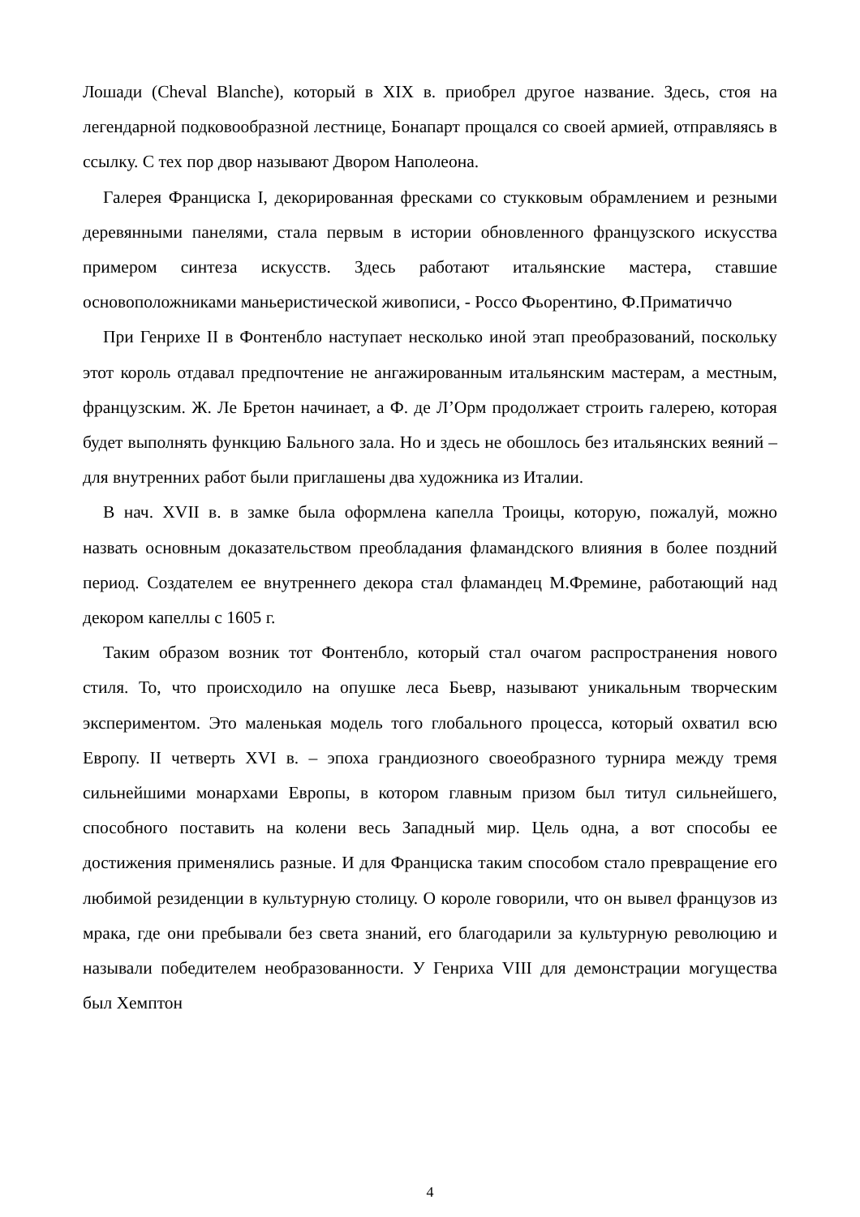Лошади (Cheval Blanche), который в XIX в. приобрел другое название. Здесь, стоя на легендарной подковообразной лестнице, Бонапарт прощался со своей армией, отправляясь в ссылку. С тех пор двор называют Двором Наполеона.
Галерея Франциска I, декорированная фресками со стукковым обрамлением и резными деревянными панелями, стала первым в истории обновленного французского искусства примером синтеза искусств. Здесь работают итальянские мастера, ставшие основоположниками маньеристической живописи, - Россо Фьорентино, Ф.Приматиччо
При Генрихе II в Фонтенбло наступает несколько иной этап преобразований, поскольку этот король отдавал предпочтение не ангажированным итальянским мастерам, а местным, французским. Ж. Ле Бретон начинает, а Ф. де Л’Орм продолжает строить галерею, которая будет выполнять функцию Бального зала. Но и здесь не обошлось без итальянских веяний – для внутренних работ были приглашены два художника из Италии.
В нач. XVII в. в замке была оформлена капелла Троицы, которую, пожалуй, можно назвать основным доказательством преобладания фламандского влияния в более поздний период. Создателем ее внутреннего декора стал фламандец М.Фремине, работающий над декором капеллы с 1605 г.
Таким образом возник тот Фонтенбло, который стал очагом распространения нового стиля. То, что происходило на опушке леса Бьевр, называют уникальным творческим экспериментом. Это маленькая модель того глобального процесса, который охватил всю Европу. II четверть XVI в. – эпоха грандиозного своеобразного турнира между тремя сильнейшими монархами Европы, в котором главным призом был титул сильнейшего, способного поставить на колени весь Западный мир. Цель одна, а вот способы ее достижения применялись разные. И для Франциска таким способом стало превращение его любимой резиденции в культурную столицу. О короле говорили, что он вывел французов из мрака, где они пребывали без света знаний, его благодарили за культурную революцию и называли победителем необразованности. У Генриха VIII для демонстрации могущества был Хемптон
4